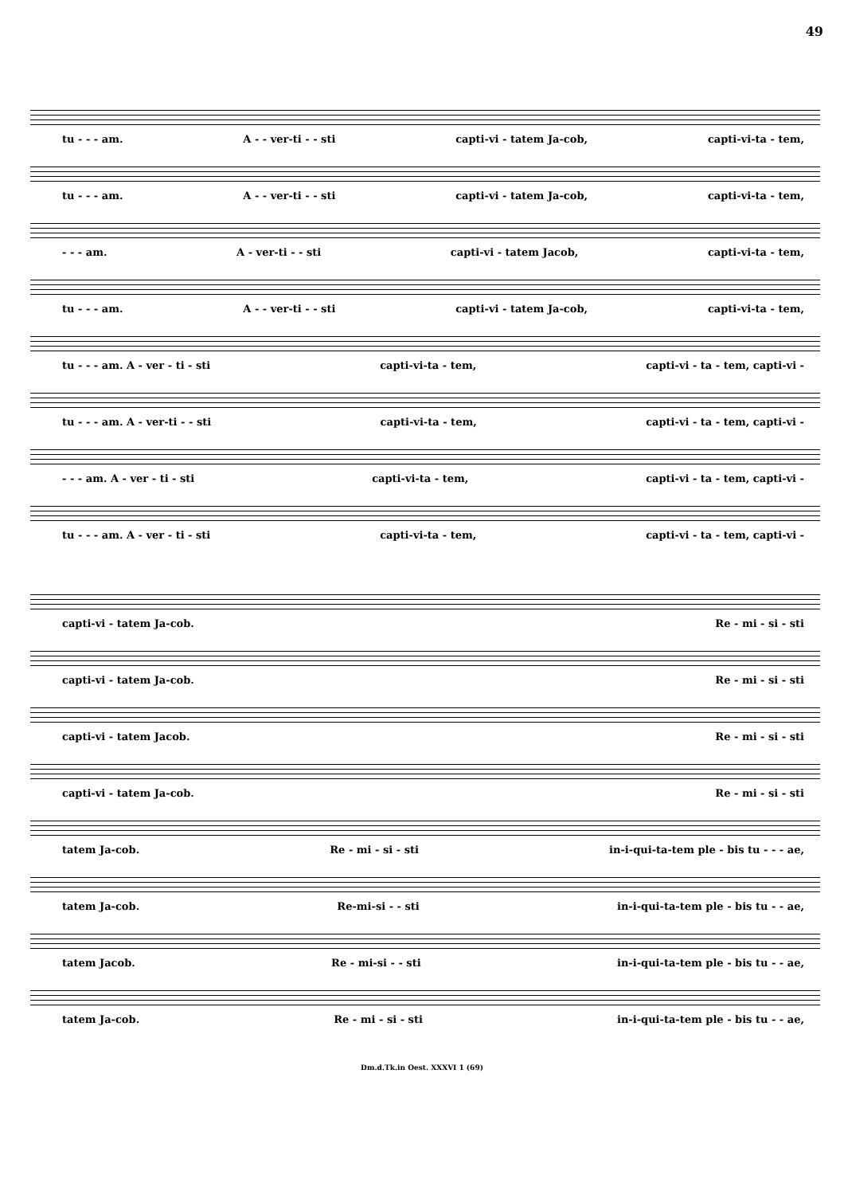49
tu - - - am. A - - ver-ti - - sti capti-vi - tatem Ja-cob, capti-vi-ta - tem,
tu - - - am. A - - ver-ti - - sti capti-vi - tatem Ja-cob, capti-vi-ta - tem,
- - - am. A - ver-ti - - sti capti-vi - tatem Jacob, capti-vi-ta - tem,
tu - - - am. A - - ver-ti - - sti capti-vi - tatem Ja-cob, capti-vi-ta - tem,
tu - - - am. A - ver - ti - sti capti-vi-ta - tem, capti-vi - ta - tem, capti-vi -
tu - - - am. A - ver-ti - - sti capti-vi-ta - tem, capti-vi - ta - tem, capti-vi -
- - - am. A - ver - ti - sti capti-vi-ta - tem, capti-vi - ta - tem, capti-vi -
tu - - - am. A - ver - ti - sti capti-vi-ta - tem, capti-vi - ta - tem, capti-vi -
capti-vi - tatem Ja-cob. Re - mi - si - sti
capti-vi - tatem Ja-cob. Re - mi - si - sti
capti-vi - tatem Jacob. Re - mi - si - sti
capti-vi - tatem Ja-cob. Re - mi - si - sti
tatem Ja-cob. Re - mi - si - sti in-i-qui-ta-tem ple - bis tu - - - ae,
tatem Ja-cob. Re-mi-si - - sti in-i-qui-ta-tem ple - bis tu - - ae,
tatem Jacob. Re - mi-si - - sti in-i-qui-ta-tem ple - bis tu - - ae,
tatem Ja-cob. Re - mi - si - sti in-i-qui-ta-tem ple - bis tu - - ae,
Dm.d.Tk.in Oest. XXXVI 1 (69)